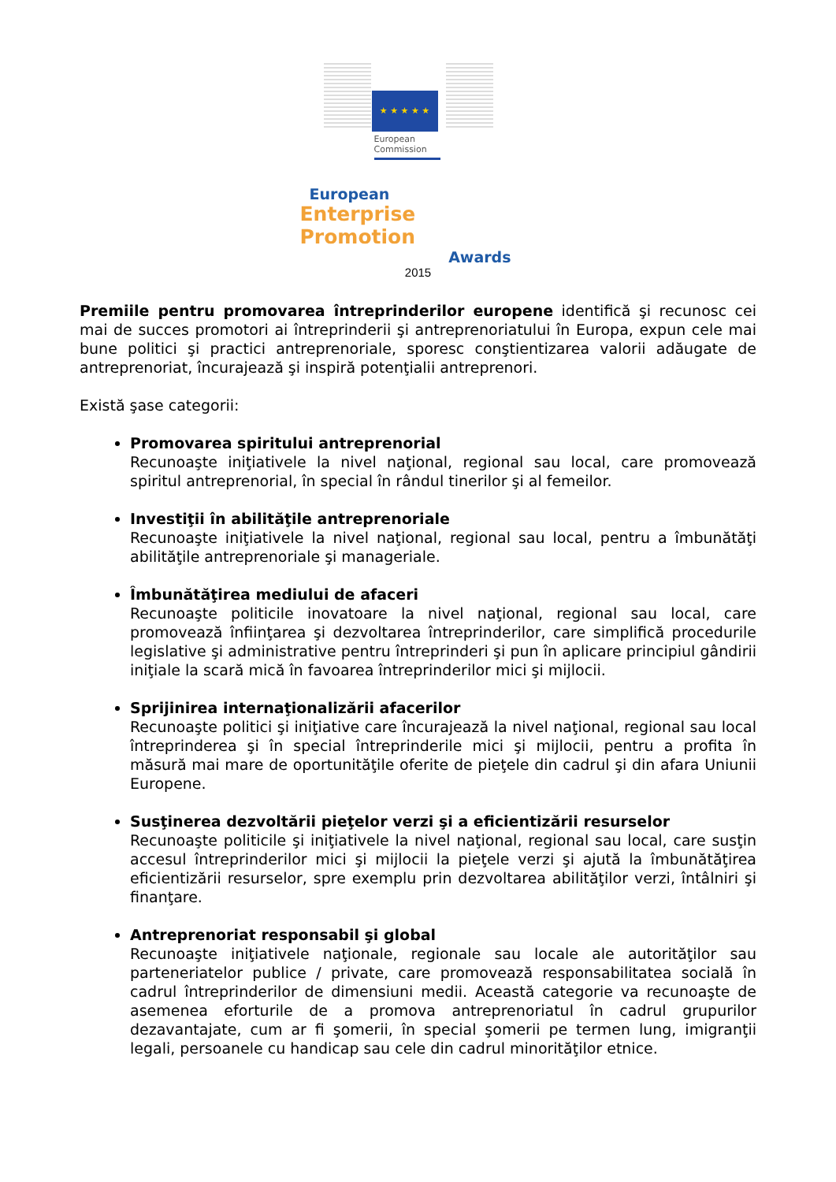★ ★ ★ ★ ★
European
Commission
European
Enterprise Promotion
Awards
2015
Premiile pentru promovarea întreprinderilor europene identifică şi recunosc cei mai de succes promotori ai întreprinderii şi antreprenoriatului în Europa, expun cele mai bune politici şi practici antreprenoriale, sporesc conştientizarea valorii adăugate de antreprenoriat, încurajează şi inspiră potenţialii antreprenori.
Există şase categorii:
Promovarea spiritului antreprenorial
Recunoaşte iniţiativele la nivel naţional, regional sau local, care promovează spiritul antreprenorial, în special în rândul tinerilor şi al femeilor.
Investiţii în abilităţile antreprenoriale
Recunoaşte iniţiativele la nivel naţional, regional sau local, pentru a îmbunătăţi abilităţile antreprenoriale şi manageriale.
Îmbunătăţirea mediului de afaceri
Recunoaşte politicile inovatoare la nivel naţional, regional sau local, care promovează înfiinţarea şi dezvoltarea întreprinderilor, care simplifică procedurile legislative şi administrative pentru întreprinderi şi pun în aplicare principiul gândirii iniţiale la scară mică în favoarea întreprinderilor mici şi mijlocii.
Sprijinirea internaţionalizării afacerilor
Recunoaşte politici şi iniţiative care încurajează la nivel naţional, regional sau local întreprinderea şi în special întreprinderile mici şi mijlocii, pentru a profita în măsură mai mare de oportunităţile oferite de pieţele din cadrul şi din afara Uniunii Europene.
Susţinerea dezvoltării pieţelor verzi şi a eficientizării resurselor
Recunoaşte politicile şi iniţiativele la nivel naţional, regional sau local, care susţin accesul întreprinderilor mici şi mijlocii la pieţele verzi şi ajută la îmbunătăţirea eficientizării resurselor, spre exemplu prin dezvoltarea abilităţilor verzi, întâlniri şi finanţare.
Antreprenoriat responsabil şi global
Recunoaşte iniţiativele naţionale, regionale sau locale ale autorităţilor sau parteneriatelor publice / private, care promovează responsabilitatea socială în cadrul întreprinderilor de dimensiuni medii. Această categorie va recunoaşte de asemenea eforturile de a promova antreprenoriatul în cadrul grupurilor dezavantajate, cum ar fi şomerii, în special şomerii pe termen lung, imigranţii legali, persoanele cu handicap sau cele din cadrul minorităţilor etnice.